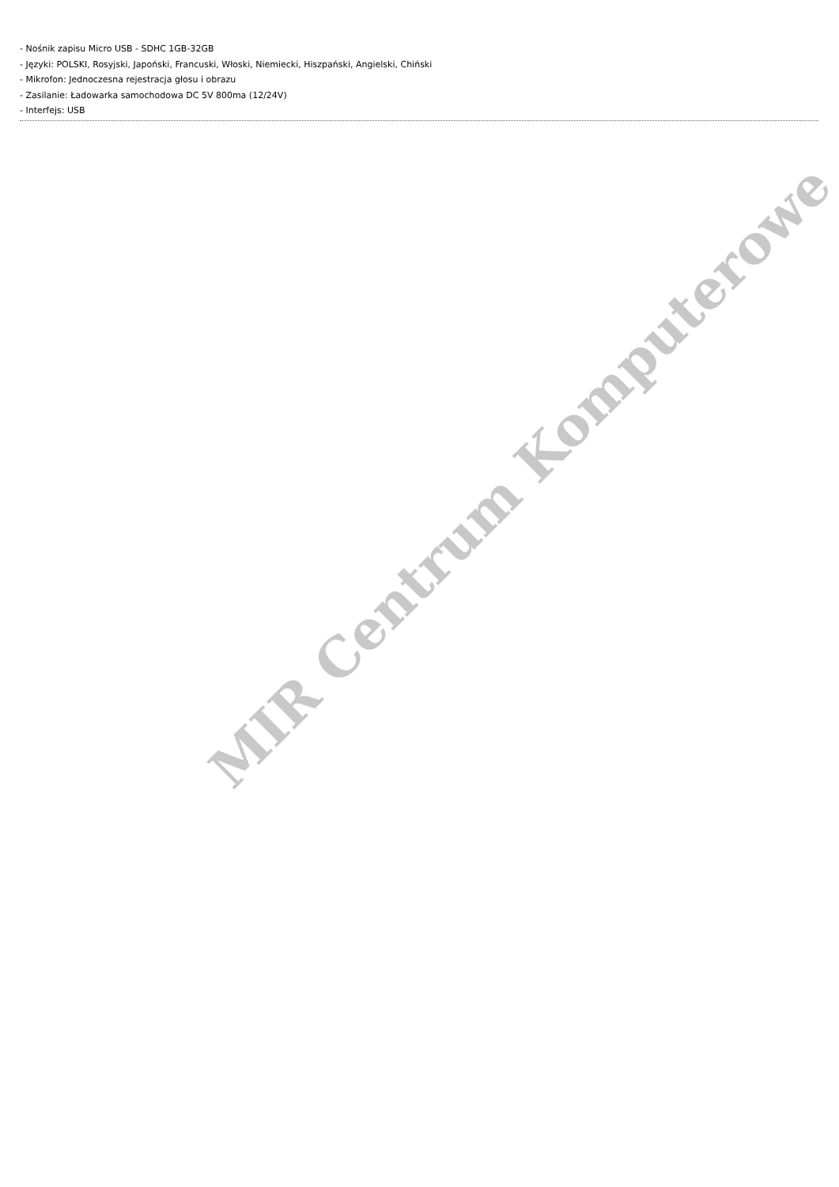- Nośnik zapisu Micro USB - SDHC 1GB-32GB
- Języki: POLSKI, Rosyjski, Japoński, Francuski, Włoski, Niemiecki, Hiszpański, Angielski, Chiński
- Mikrofon: Jednoczesna rejestracja głosu i obrazu
- Zasilanie: Ładowarka samochodowa DC 5V 800ma (12/24V)
- Interfejs: USB
MIR Centrum Komputerowe